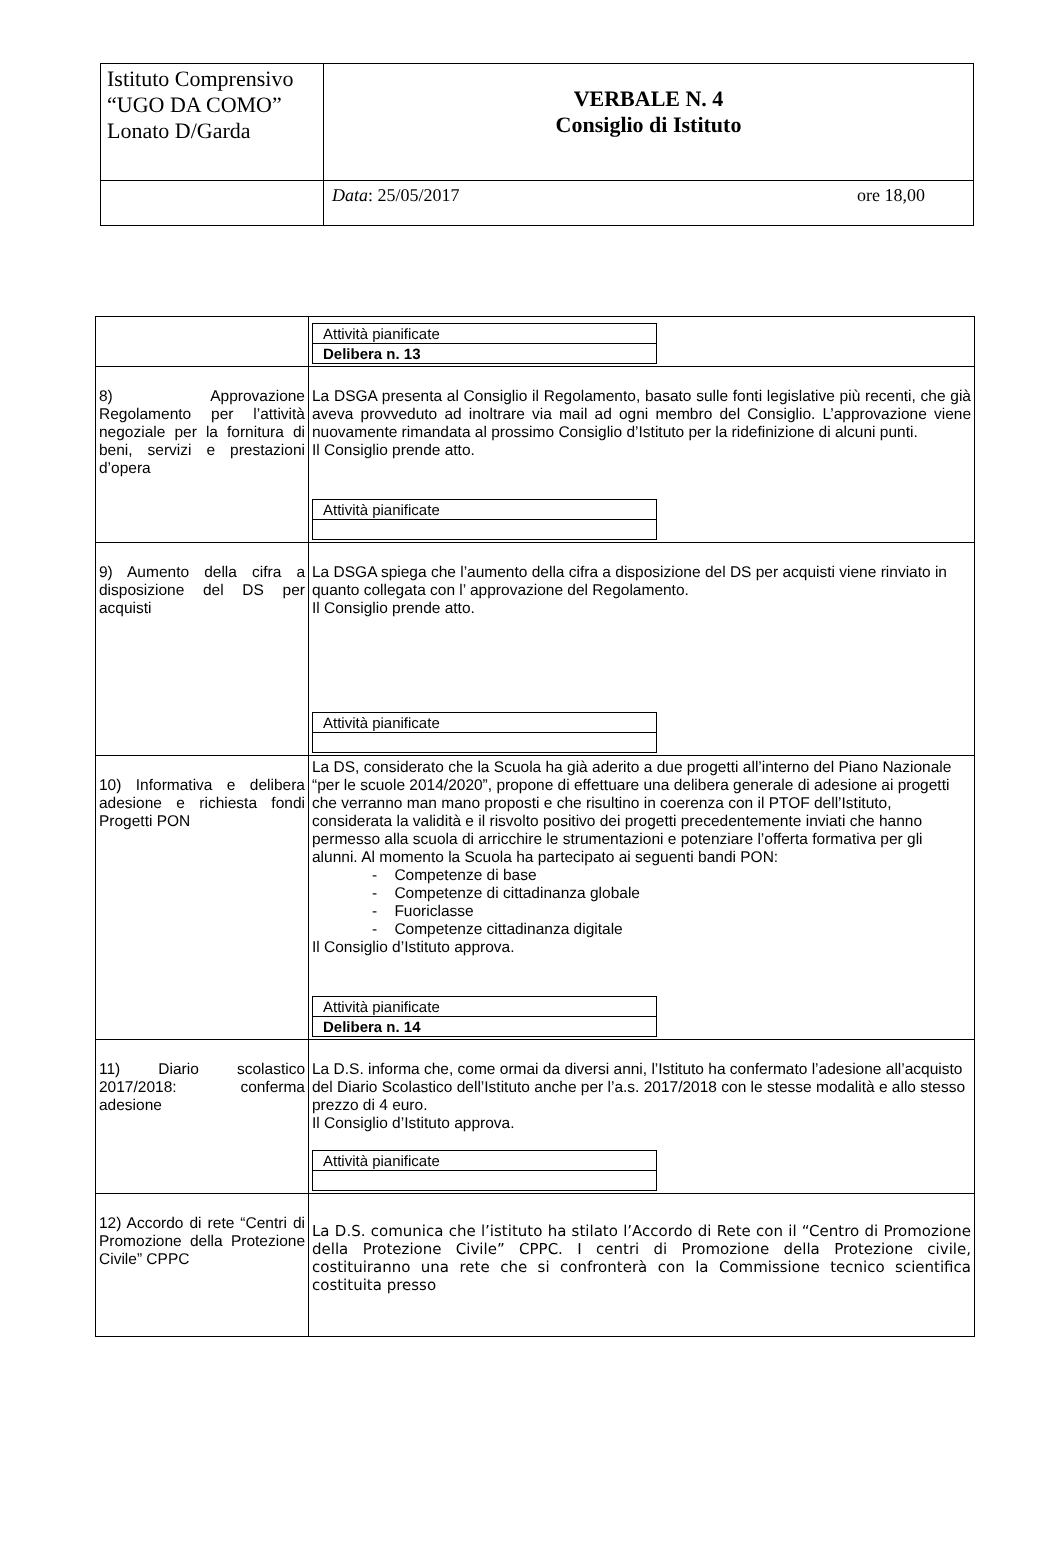| Istituto Comprensivo “UGO DA COMO” Lonato D/Garda | VERBALE N. 4 Consiglio di Istituto |
| | Data : 25/05/2017 ore 18,00 |
| | / Attività pianificate / / Delibera n. 13 / |
| 8) Approvazione Regolamento per l’attività negoziale per la fornitura di beni, servizi e prestazioni d’opera | La DSGA presenta al Consiglio il Regolamento, basato sulle fonti legislative più recenti, che già aveva provveduto ad inoltrare via mail ad ogni membro del Consiglio. L’approvazione viene nuovamente rimandata al prossimo Consiglio d’Istituto per la ridefinizione di alcuni punti. Il Consiglio prende atto. / Attività pianificate / |
| 9) Aumento della cifra a disposizione del DS per acquisti | La DSGA spiega che l’aumento della cifra a disposizione del DS per acquisti viene rinviato in quanto collegata con l’ approvazione del Regolamento. Il Consiglio prende atto. / Attività pianificate / |
| 10) Informativa e delibera adesione e richiesta fondi Progetti PON | La DS, considerato che la Scuola ha già aderito a due progetti all’interno del Piano Nazionale “per le scuole 2014/2020”, propone di effettuare una delibera generale di adesione ai progetti che verranno man mano proposti e che risultino in coerenza con il PTOF dell’Istituto, considerata la validità e il risvolto positivo dei progetti precedentemente inviati che hanno permesso alla scuola di arricchire le strumentazioni e potenziare l’offerta formativa per gli alunni. Al momento la Scuola ha partecipato ai seguenti bandi PON: - Competenze di base - Competenze di cittadinanza globale - Fuoriclasse - Competenze cittadinanza digitale Il Consiglio d’Istituto approva. / Attività pianificate / / Delibera n. 14 / |
| 11) Diario scolastico 2017/2018: conferma adesione | La D.S. informa che, come ormai da diversi anni, l’Istituto ha confermato l’adesione all’acquisto del Diario Scolastico dell’Istituto anche per l’a.s. 2017/2018 con le stesse modalità e allo stesso prezzo di 4 euro. Il Consiglio d’Istituto approva. / Attività pianificate / |
| 12) Accordo di rete “Centri di Promozione della Protezione Civile” CPPC | La D.S. comunica che l’istituto ha stilato l’Accordo di Rete con il “Centro di Promozione della Protezione Civile” CPPC. I centri di Promozione della Protezione civile, costituiranno una rete che si confronterà con la Commissione tecnico scientifica costituita presso |